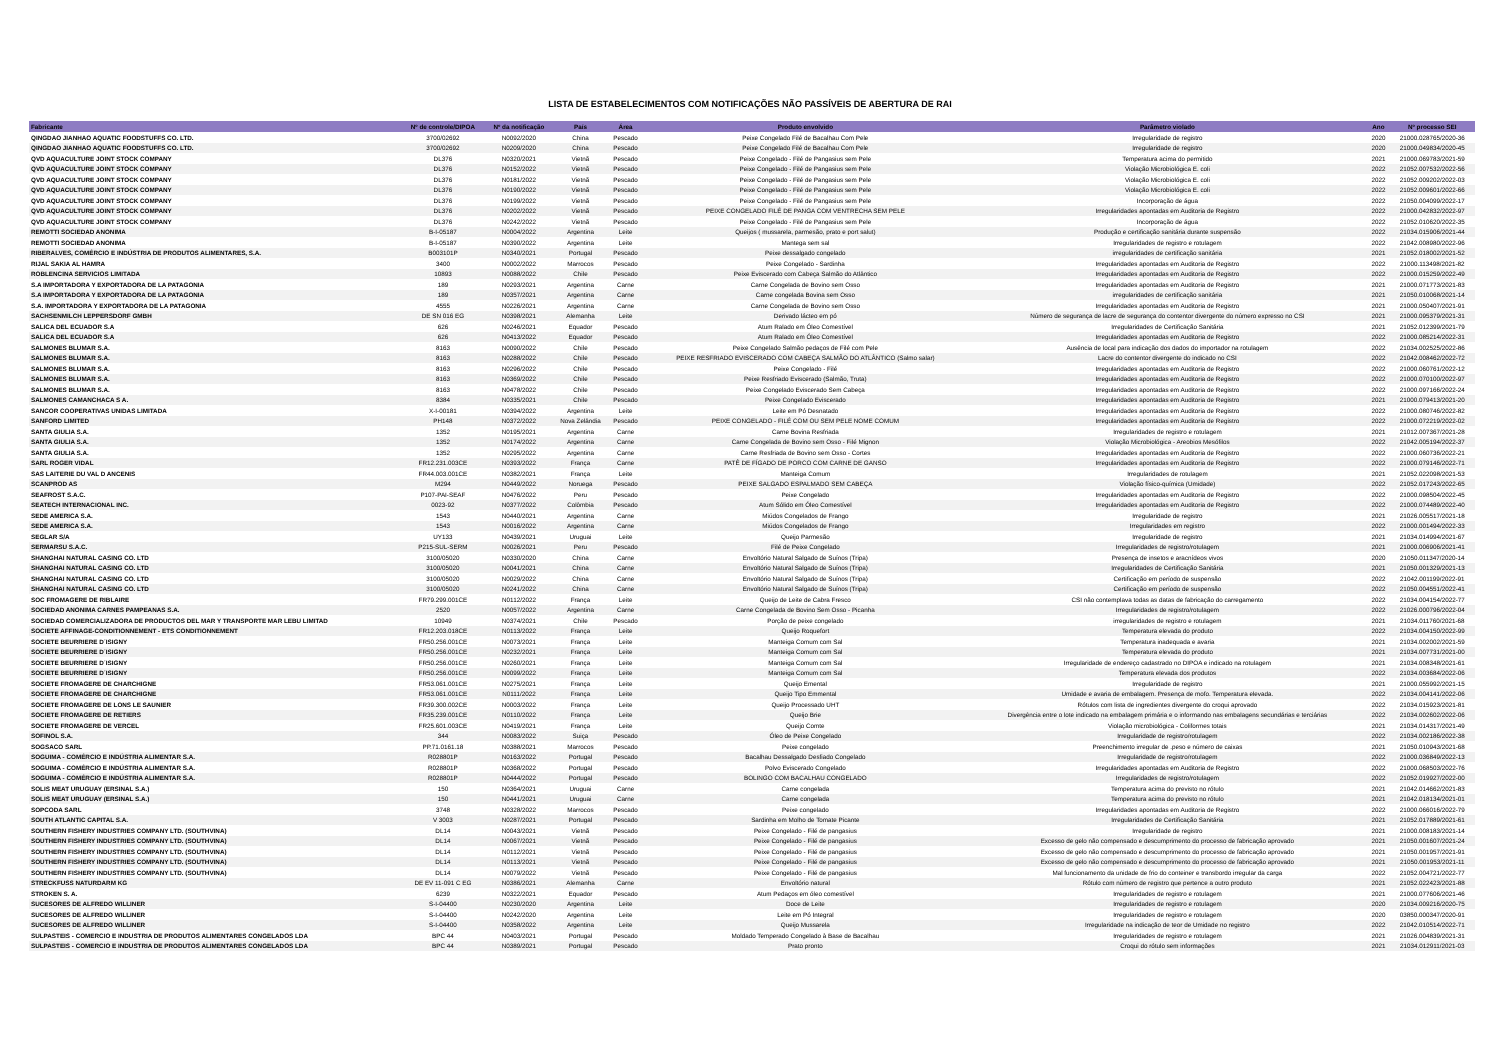LISTA DE ESTABELECIMENTOS COM NOTIFICAÇÕES NÃO PASSÍVEIS DE ABERTURA DE RAI
| Fabricante | Nº de controle/DIPOA | Nº da notificação | País | Área | Produto envolvido | Parâmetro violado | Ano | Nº processo SEI |
| --- | --- | --- | --- | --- | --- | --- | --- | --- |
| QINGDAO JIANHAO AQUATIC FOODSTUFFS CO. LTD. | 3700/02692 | N0092/2020 | China | Pescado | Peixe Congelado Filé de Bacalhau Com Pele | Irregularidade de registro | 2020 | 21000.028765/2020-36 |
| QINGDAO JIANHAO AQUATIC FOODSTUFFS CO. LTD. | 3700/02692 | N0209/2020 | China | Pescado | Peixe Congelado Filé de Bacalhau Com Pele | Irregularidade de registro | 2020 | 21000.049834/2020-45 |
| QVD AQUACULTURE JOINT STOCK COMPANY | DL376 | N0320/2021 | Vietnã | Pescado | Peixe Congelado - Filé de Pangasius sem Pele | Temperatura acima do permitido | 2021 | 21000.069783/2021-59 |
| QVD AQUACULTURE JOINT STOCK COMPANY | DL376 | N0152/2022 | Vietnã | Pescado | Peixe Congelado - Filé de Pangasius sem Pele | Violação Microbiológica E. coli | 2022 | 21052.007532/2022-56 |
| QVD AQUACULTURE JOINT STOCK COMPANY | DL376 | N0181/2022 | Vietnã | Pescado | Peixe Congelado - Filé de Pangasius sem Pele | Violação Microbiológica E. coli | 2022 | 21052.009202/2022-03 |
| QVD AQUACULTURE JOINT STOCK COMPANY | DL376 | N0190/2022 | Vietnã | Pescado | Peixe Congelado - Filé de Pangasius sem Pele | Violação Microbiológica E. coli | 2022 | 21052.009601/2022-66 |
| QVD AQUACULTURE JOINT STOCK COMPANY | DL376 | N0199/2022 | Vietnã | Pescado | Peixe Congelado - Filé de Pangasius sem Pele | Incorporação de água | 2022 | 21050.004099/2022-17 |
| QVD AQUACULTURE JOINT STOCK COMPANY | DL376 | N0202/2022 | Vietnã | Pescado | PEIXE CONGELADO FILÉ DE PANGA COM VENTRECHA SEM PELE | Irregularidades apontadas em Auditoria de Registro | 2022 | 21000.042832/2022-97 |
| QVD AQUACULTURE JOINT STOCK COMPANY | DL376 | N0242/2022 | Vietnã | Pescado | Peixe Congelado - Filé de Pangasius sem Pele | Incorporação de água | 2022 | 21052.010620/2022-35 |
| REMOTTI SOCIEDAD ANONIMA | B-I-05187 | N0004/2022 | Argentina | Leite | Queijos ( mussarela, parmesão, prato e port salut) | Produção e certificação sanitária durante suspensão | 2022 | 21034.015906/2021-44 |
| REMOTTI SOCIEDAD ANONIMA | B-I-05187 | N0390/2022 | Argentina | Leite | Mantega sem sal | Irregularidades de registro e rotulagem | 2022 | 21042.008980/2022-96 |
| RIBERALVES, COMÉRCIO E INDÚSTRIA DE PRODUTOS ALIMENTARES, S.A. | B003101P | N0340/2021 | Portugal | Pescado | Peixe dessalgado congelado | irregularidades de certificação sanitária | 2021 | 21052.018002/2021-52 |
| RIJAL SAKIA AL HAMRA | 3400 | N0002/2022 | Marrocos | Pescado | Peixe Congelado - Sardinha | Irregularidades apontadas em Auditoria de Registro | 2022 | 21000.113498/2021-82 |
| ROBLENCINA SERVICIOS LIMITADA | 10893 | N0088/2022 | Chile | Pescado | Peixe Eviscerado com Cabeça Salmão do Atlântico | Irregularidades apontadas em Auditoria de Registro | 2022 | 21000.015259/2022-49 |
| S.A IMPORTADORA Y EXPORTADORA DE LA PATAGONIA | 189 | N0293/2021 | Argentina | Carne | Carne Congelada de Bovino sem Osso | Irregularidades apontadas em Auditoria de Registro | 2021 | 21000.071773/2021-83 |
| S.A IMPORTADORA Y EXPORTADORA DE LA PATAGONIA | 189 | N0357/2021 | Argentina | Carne | Carne congelada Bovina sem Osso | irregularidades de certificação sanitária | 2021 | 21050.010068/2021-14 |
| S.A. IMPORTADORA Y EXPORTADORA DE LA PATAGONIA | 4555 | N0226/2021 | Argentina | Carne | Carne Congelada de Bovino sem Osso | Irregularidades apontadas em Auditoria de Registro | 2021 | 21000.050407/2021-91 |
| SACHSENMILCH LEPPERSDORF GMBH | DE SN 016 EG | N0398/2021 | Alemanha | Leite | Derivado lácteo em pó | Número de segurança de lacre de segurança do contentor divergente do número expresso no CSI | 2021 | 21000.095379/2021-31 |
| SALICA DEL ECUADOR S.A | 626 | N0246/2021 | Equador | Pescado | Atum Ralado em Óleo Comestível | Irregularidades de Certificação Sanitária | 2021 | 21052.012399/2021-79 |
| SALICA DEL ECUADOR S.A | 626 | N0413/2022 | Equador | Pescado | Atum Ralado em Óleo Comestível | Irregularidades apontadas em Auditoria de Registro | 2022 | 21000.085214/2022-31 |
| SALMONES BLUMAR S.A. | 8163 | N0090/2022 | Chile | Pescado | Peixe Congelado Salmão pedaços de Filé com Pele | Ausência de local para indicação dos dados do importador na rotulagem | 2022 | 21034.002525/2022-86 |
| SALMONES BLUMAR S.A. | 8163 | N0288/2022 | Chile | Pescado | PEIXE RESFRIADO EVISCERADO COM CABEÇA SALMÃO DO ATLÂNTICO (Salmo salar) | Lacre do contentor divergente do indicado no CSI | 2022 | 21042.008462/2022-72 |
| SALMONES BLUMAR S.A. | 8163 | N0296/2022 | Chile | Pescado | Peixe Congelado - Filé | Irregularidades apontadas em Auditoria de Registro | 2022 | 21000.060761/2022-12 |
| SALMONES BLUMAR S.A. | 8163 | N0369/2022 | Chile | Pescado | Peixe Resfriado Eviscerado (Salmão, Truta) | Irregularidades apontadas em Auditoria de Registro | 2022 | 21000.070100/2022-97 |
| SALMONES BLUMAR S.A. | 8163 | N0478/2022 | Chile | Pescado | Peixe Congelado Eviscerado Sem Cabeça | Irregularidades apontadas em Auditoria de Registro | 2022 | 21000.097166/2022-24 |
| SALMONES CAMANCHACA S A. | 8384 | N0335/2021 | Chile | Pescado | Peixe Congelado Eviscerado | Irregularidades apontadas em Auditoria de Registro | 2021 | 21000.079413/2021-20 |
| SANCOR COOPERATIVAS UNIDAS LIMITADA | X-I-00181 | N0394/2022 | Argentina | Leite | Leite em Pó Desnatado | Irregularidades apontadas em Auditoria de Registro | 2022 | 21000.080746/2022-82 |
| SANFORD LIMITED | PH148 | N0372/2022 | Nova Zelândia | Pescado | PEIXE CONGELADO - FILÉ COM OU SEM PELE NOME COMUM | Irregularidades apontadas em Auditoria de Registro | 2022 | 21000.072219/2022-02 |
| SANTA GIULIA S.A. | 1352 | N0195/2021 | Argentina | Carne | Carne Bovina Resfriada | Irregularidades de registro e rotulagem | 2021 | 21012.007367/2021-28 |
| SANTA GIULIA S.A. | 1352 | N0174/2022 | Argentina | Carne | Carne Congelada de Bovino sem Osso - Filé Mignon | Violação Microbiológica - Areobios Mesófilos | 2022 | 21042.005194/2022-37 |
| SANTA GIULIA S.A. | 1352 | N0295/2022 | Argentina | Carne | Carne Resfriada de Bovino sem Osso - Cortes | Irregularidades apontadas em Auditoria de Registro | 2022 | 21000.060736/2022-21 |
| SARL ROGER VIDAL | FR12.231.003CE | N0393/2022 | França | Carne | PATÊ DE FÍGADO DE PORCO COM CARNE DE GANSO | Irregularidades apontadas em Auditoria de Registro | 2022 | 21000.079146/2022-71 |
| SAS LAITERIE DU VAL D ANCENIS | FR44.003.001CE | N0382/2021 | França | Leite | Manteiga Comum | Irregularidades de rotulagem | 2021 | 21052.022098/2021-53 |
| SCANPROD AS | M294 | N0449/2022 | Noruega | Pescado | PEIXE SALGADO ESPALMADO SEM CABEÇA | Violação físico-química (Umidade) | 2022 | 21052.017243/2022-65 |
| SEAFROST S.A.C. | P107-PAI-SEAF | N0476/2022 | Peru | Pescado | Peixe Congelado | Irregularidades apontadas em Auditoria de Registro | 2022 | 21000.098504/2022-45 |
| SEATECH INTERNACIONAL INC. | 0023-92 | N0377/2022 | Colômbia | Pescado | Atum Sólido em Óleo Comestível | Irregularidades apontadas em Auditoria de Registro | 2022 | 21000.074489/2022-40 |
| SEDE AMERICA S.A. | 1543 | N0440/2021 | Argentina | Carne | Miúdos Congelados de Frango | Irregularidade de registro | 2021 | 21026.005517/2021-18 |
| SEDE AMERICA S.A. | 1543 | N0016/2022 | Argentina | Carne | Miúdos Congelados de Frango | Irregularidades em registro | 2022 | 21000.001494/2022-33 |
| SEGLAR S/A | UY133 | N0439/2021 | Uruguai | Leite | Queijo Parmesão | Irregularidade de registro | 2021 | 21034.014994/2021-67 |
| SERMARSU S.A.C. | P215-SUL-SERM | N0026/2021 | Peru | Pescado | Filé de Peixe Congelado | Irregularidades de registro/rotulagem | 2021 | 21000.006906/2021-41 |
| SHANGHAI NATURAL CASING CO. LTD | 3100/05020 | N0330/2020 | China | Carne | Envoltório Natural Salgado de Suínos (Tripa) | Presença de insetos e aracnídeos vivos | 2020 | 21050.011347/2020-14 |
| SHANGHAI NATURAL CASING CO. LTD | 3100/05020 | N0041/2021 | China | Carne | Envoltório Natural Salgado de Suínos (Tripa) | Irregularidades de Certificação Sanitária | 2021 | 21050.001329/2021-13 |
| SHANGHAI NATURAL CASING CO. LTD | 3100/05020 | N0029/2022 | China | Carne | Envoltório Natural Salgado de Suínos (Tripa) | Certificação em período de suspensão | 2022 | 21042.001199/2022-91 |
| SHANGHAI NATURAL CASING CO. LTD | 3100/05020 | N0241/2022 | China | Carne | Envoltório Natural Salgado de Suínos (Tripa) | Certificação em período de suspensão | 2022 | 21050.004551/2022-41 |
| SOC FROMAGERE DE RIBLAIRE | FR79.299.001CE | N0112/2022 | França | Leite | Queijo de Leite de Cabra Fresco | CSI não contemplava todas as datas de fabricação do carregamento | 2022 | 21034.004154/2022-77 |
| SOCIEDAD ANONIMA CARNES PAMPEANAS S.A. | 2520 | N0057/2022 | Argentina | Carne | Carne Congelada de Bovino Sem Osso - Picanha | Irregularidades de registro/rotulagem | 2022 | 21026.000796/2022-04 |
| SOCIEDAD COMERCIALIZADORA DE PRODUCTOS DEL MAR Y TRANSPORTE MAR LEBU LIMITAD | 10949 | N0374/2021 | Chile | Pescado | Porção de peixe congelado | irregularidades de registro e rotulagem | 2021 | 21034.011760/2021-68 |
| SOCIETE AFFINAGE-CONDITIONNEMENT - ETS CONDITIONNEMENT | FR12.203.018CE | N0113/2022 | França | Leite | Queijo Roquefort | Temperatura elevada do produto | 2022 | 21034.004150/2022-99 |
| SOCIETE BEURRIERE D´ISIGNY | FR50.256.001CE | N0073/2021 | França | Leite | Manteiga Comum com Sal | Temperatura inadequada e avaria | 2021 | 21034.002002/2021-59 |
| SOCIETE BEURRIERE D´ISIGNY | FR50.256.001CE | N0232/2021 | França | Leite | Manteiga Comum com Sal | Temperatura elevada do produto | 2021 | 21034.007731/2021-00 |
| SOCIETE BEURRIERE D´ISIGNY | FR50.256.001CE | N0260/2021 | França | Leite | Manteiga Comum com Sal | Irregularidade de endereço cadastrado no DIPOA e indicado na rotulagem | 2021 | 21034.008348/2021-61 |
| SOCIETE BEURRIERE D´ISIGNY | FR50.256.001CE | N0099/2022 | França | Leite | Manteiga Comum com Sal | Temperatura elevada dos produtos | 2022 | 21034.003684/2022-06 |
| SOCIETE FROMAGERE DE CHARCHIGNE | FR53.061.001CE | N0275/2021 | França | Leite | Queijo Emental | Irregularidade de registro | 2021 | 21000.055992/2021-15 |
| SOCIETE FROMAGERE DE CHARCHIGNE | FR53.061.001CE | N0111/2022 | França | Leite | Queijo Tipo Emmental | Umidade e avaria de embalagem. Presença de mofo. Temperatura elevada. | 2022 | 21034.004141/2022-06 |
| SOCIETE FROMAGERE DE LONS LE SAUNIER | FR39.300.002CE | N0003/2022 | França | Leite | Queijo Processado UHT | Rótulos com lista de ingredientes divergente do croqui aprovado | 2022 | 21034.015923/2021-81 |
| SOCIETE FROMAGERE DE RETIERS | FR35.239.001CE | N0110/2022 | França | Leite | Queijo Brie | Divergência entre o lote indicado na embalagem primária e o informando nas embalagens secundárias e terciárias | 2022 | 21034.002602/2022-06 |
| SOCIETE FROMAGERE DE VERCEL | FR25.601.003CE | N0419/2021 | França | Leite | Queijo Comte | Violação microbiológica - Coliformes totais | 2021 | 21034.014317/2021-49 |
| SOFINOL S.A. | 344 | N0083/2022 | Suiça | Pescado | Óleo de Peixe Congelado | Irregularidade de registro/rotulagem | 2022 | 21034.002186/2022-38 |
| SOGSACO SARL | PP.71.0161.18 | N0388/2021 | Marrocos | Pescado | Peixe congelado | Preenchimento irregular de .peso e número de caixas | 2021 | 21050.010943/2021-68 |
| SOGUIMA - COMÉRCIO E INDÚSTRIA ALIMENTAR S.A. | R028801P | N0163/2022 | Portugal | Pescado | Bacalhau Dessalgado Desfiado Congelado | Irregularidade de registro/rotulagem | 2022 | 21000.036849/2022-13 |
| SOGUIMA - COMÉRCIO E INDÚSTRIA ALIMENTAR S.A. | R028801P | N0368/2022 | Portugal | Pescado | Polvo Eviscerado Congelado | Irregularidades apontadas em Auditoria de Registro | 2022 | 21000.068503/2022-76 |
| SOGUIMA - COMÉRCIO E INDÚSTRIA ALIMENTAR S.A. | R028801P | N0444/2022 | Portugal | Pescado | BOLINGO COM BACALHAU CONGELADO | Irregularidades de registro/rotulagem | 2022 | 21052.019927/2022-00 |
| SOLIS MEAT URUGUAY (ERSINAL S.A.) | 150 | N0364/2021 | Uruguai | Carne | Carne congelada | Temperatura acima do previsto no rótulo | 2021 | 21042.014662/2021-83 |
| SOLIS MEAT URUGUAY (ERSINAL S.A.) | 150 | N0441/2021 | Uruguai | Carne | Carne congelada | Temperatura acima do previsto no rótulo | 2021 | 21042.018134/2021-01 |
| SOPCODA SARL | 3748 | N0328/2022 | Marrocos | Pescado | Peixe congelado | Irregularidades apontadas em Auditoria de Registro | 2022 | 21000.066016/2022-79 |
| SOUTH ATLANTIC CAPITAL S.A. | V 3003 | N0287/2021 | Portugal | Pescado | Sardinha em Molho de Tomate Picante | Irregularidades de Certificação Sanitária | 2021 | 21052.017889/2021-61 |
| SOUTHERN FISHERY INDUSTRIES COMPANY LTD. (SOUTHVINA) | DL14 | N0043/2021 | Vietnã | Pescado | Peixe Congelado - Filé de pangasius | Irregularidade de registro | 2021 | 21000.008183/2021-14 |
| SOUTHERN FISHERY INDUSTRIES COMPANY LTD. (SOUTHVINA) | DL14 | N0067/2021 | Vietnã | Pescado | Peixe Congelado - Filé de pangasius | Excesso de gelo não compensado e descumprimento do processo de fabricação aprovado | 2021 | 21050.001607/2021-24 |
| SOUTHERN FISHERY INDUSTRIES COMPANY LTD. (SOUTHVINA) | DL14 | N0112/2021 | Vietnã | Pescado | Peixe Congelado - Filé de pangasius | Excesso de gelo não compensado e descumprimento do processo de fabricação aprovado | 2021 | 21050.001957/2021-91 |
| SOUTHERN FISHERY INDUSTRIES COMPANY LTD. (SOUTHVINA) | DL14 | N0113/2021 | Vietnã | Pescado | Peixe Congelado - Filé de pangasius | Excesso de gelo não compensado e descumprimento do processo de fabricação aprovado | 2021 | 21050.001953/2021-11 |
| SOUTHERN FISHERY INDUSTRIES COMPANY LTD. (SOUTHVINA) | DL14 | N0079/2022 | Vietnã | Pescado | Peixe Congelado - Filé de pangasius | Mal funcionamento da unidade de frio do conteiner e transbordo irregular da carga | 2022 | 21052.004721/2022-77 |
| STRECKFUSS NATURDARM KG | DE EV 11-091 C EG | N0386/2021 | Alemanha | Carne | Envoltório natural | Rótulo com número de registro que pertence a outro produto | 2021 | 21052.022423/2021-88 |
| STROKEN S. A. | 6239 | N0322/2021 | Equador | Pescado | Atum Pedaços em óleo comestível | Irregularidades de registro e rotulagem | 2021 | 21000.077606/2021-46 |
| SUCESORES DE ALFREDO WILLINER | S-I-04400 | N0230/2020 | Argentina | Leite | Doce de Leite | Irregularidades de registro e rotulagem | 2020 | 21034.009216/2020-75 |
| SUCESORES DE ALFREDO WILLINER | S-I-04400 | N0242/2020 | Argentina | Leite | Leite em Pó Integral | Irregularidades de registro e rotulagem | 2020 | 03850.000347/2020-91 |
| SUCESORES DE ALFREDO WILLINER | S-I-04400 | N0358/2022 | Argentina | Leite | Queijo Mussarela | Irregularidade na indicação de teor de Umidade no registro | 2022 | 21042.010514/2022-71 |
| SULPASTEIS - COMERCIO E INDUSTRIA DE PRODUTOS ALIMENTARES CONGELADOS LDA | BPC 44 | N0403/2021 | Portugal | Pescado | Moldado Temperado Congelado à Base de Bacalhau | Irregularidades de registro e rotulagem | 2021 | 21026.004839/2021-31 |
| SULPASTEIS - COMERCIO E INDUSTRIA DE PRODUTOS ALIMENTARES CONGELADOS LDA | BPC 44 | N0389/2021 | Portugal | Pescado | Prato pronto | Croqui do rótulo sem informações | 2021 | 21034.012911/2021-03 |